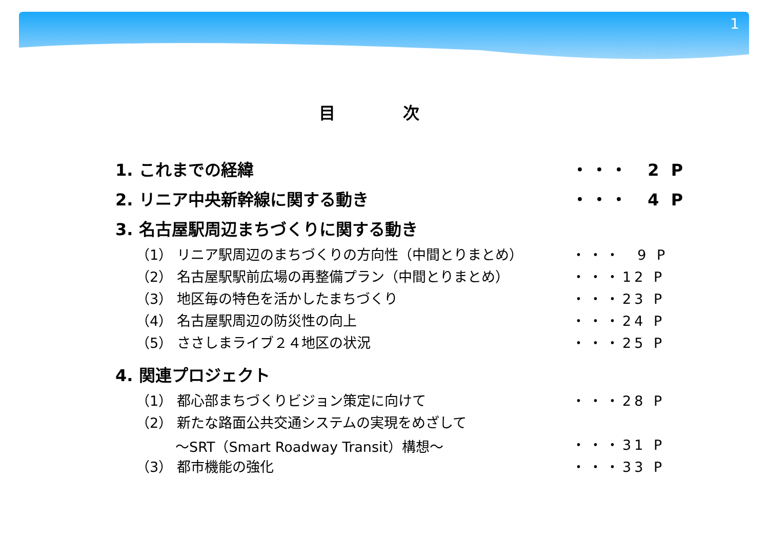1
目 次
1. これまでの経緯 ・・・ 2 P
2. リニア中央新幹線に関する動き ・・・ 4 P
3. 名古屋駅周辺まちづくりに関する動き
（1） リニア駅周辺のまちづくりの方向性（中間とりまとめ） ・・・ 9 P
（2） 名古屋駅駅前広場の再整備プラン（中間とりまとめ） ・・・12 P
（3） 地区毎の特色を活かしたまちづくり ・・・23 P
（4） 名古屋駅周辺の防災性の向上 ・・・24 P
（5） ささしまライブ２４地区の状況 ・・・25 P
4. 関連プロジェクト
（1） 都心部まちづくりビジョン策定に向けて ・・・28 P
（2） 新たな路面公共交通システムの実現をめざして
～SRT（Smart Roadway Transit）構想～ ・・・31 P
（3） 都市機能の強化 ・・・33 P